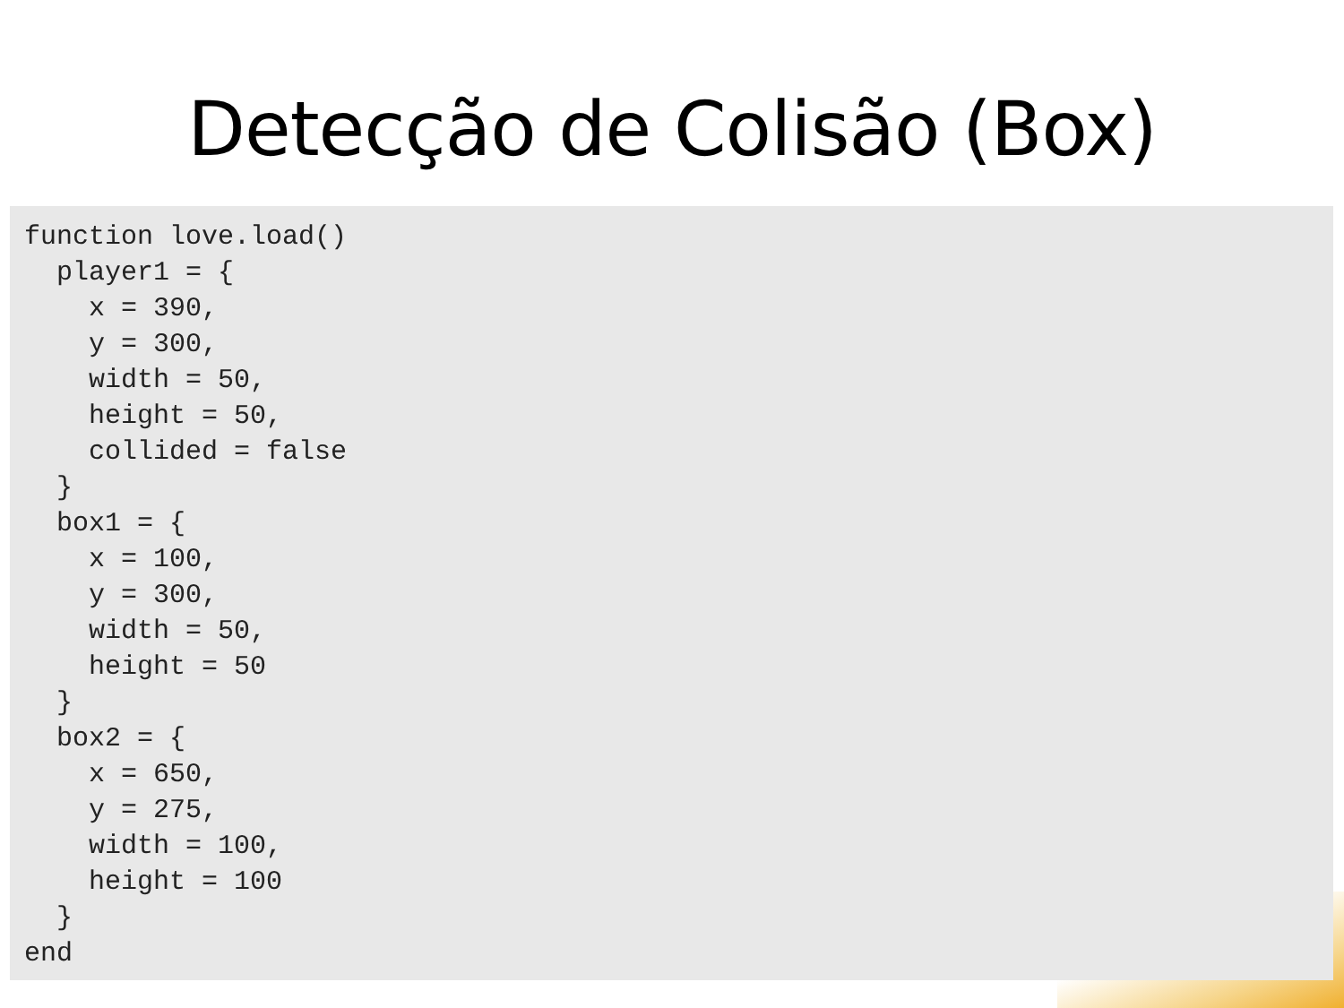Detecção de Colisão (Box)
function love.load()
  player1 = {
    x = 390,
    y = 300,
    width = 50,
    height = 50,
    collided = false
  }
  box1 = {
    x = 100,
    y = 300,
    width = 50,
    height = 50
  }
  box2 = {
    x = 650,
    y = 275,
    width = 100,
    height = 100
  }
end